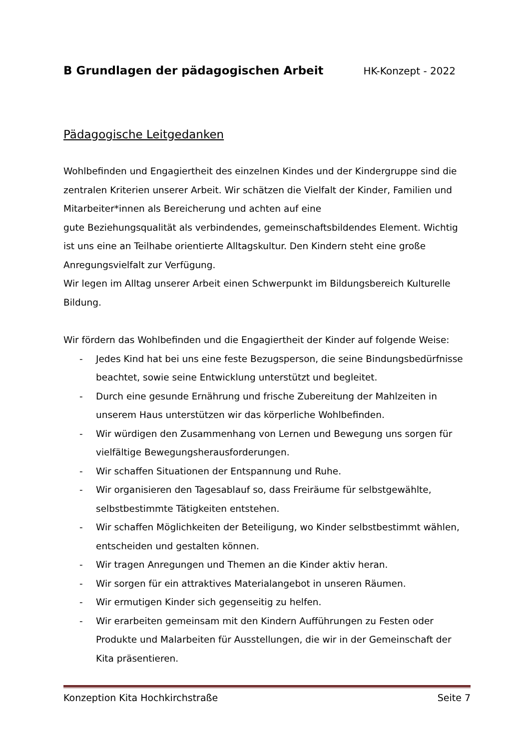B Grundlagen der pädagogischen Arbeit
HK-Konzept - 2022
Pädagogische Leitgedanken
Wohlbefinden und Engagiertheit des einzelnen Kindes und der Kindergruppe sind die zentralen Kriterien unserer Arbeit. Wir schätzen die Vielfalt der Kinder, Familien und Mitarbeiter*innen als Bereicherung und achten auf eine
gute Beziehungsqualität als verbindendes, gemeinschaftsbildendes Element. Wichtig ist uns eine an Teilhabe orientierte Alltagskultur. Den Kindern steht eine große Anregungsvielfalt zur Verfügung.
Wir legen im Alltag unserer Arbeit einen Schwerpunkt im Bildungsbereich Kulturelle Bildung.
Wir fördern das Wohlbefinden und die Engagiertheit der Kinder auf folgende Weise:
- Jedes Kind hat bei uns eine feste Bezugsperson, die seine Bindungsbedürfnisse beachtet, sowie seine Entwicklung unterstützt und begleitet.
- Durch eine gesunde Ernährung und frische Zubereitung der Mahlzeiten in unserem Haus unterstützen wir das körperliche Wohlbefinden.
- Wir würdigen den Zusammenhang von Lernen und Bewegung uns sorgen für vielfältige Bewegungsherausforderungen.
- Wir schaffen Situationen der Entspannung und Ruhe.
- Wir organisieren den Tagesablauf so, dass Freiräume für selbstgewählte, selbstbestimmte Tätigkeiten entstehen.
- Wir schaffen Möglichkeiten der Beteiligung, wo Kinder selbstbestimmt wählen, entscheiden und gestalten können.
- Wir tragen Anregungen und Themen an die Kinder aktiv heran.
- Wir sorgen für ein attraktives Materialangebot in unseren Räumen.
- Wir ermutigen Kinder sich gegenseitig zu helfen.
- Wir erarbeiten gemeinsam mit den Kindern Aufführungen zu Festen oder Produkte und Malarbeiten für Ausstellungen, die wir in der Gemeinschaft der Kita präsentieren.
Konzeption Kita Hochkirchstraße Seite 7